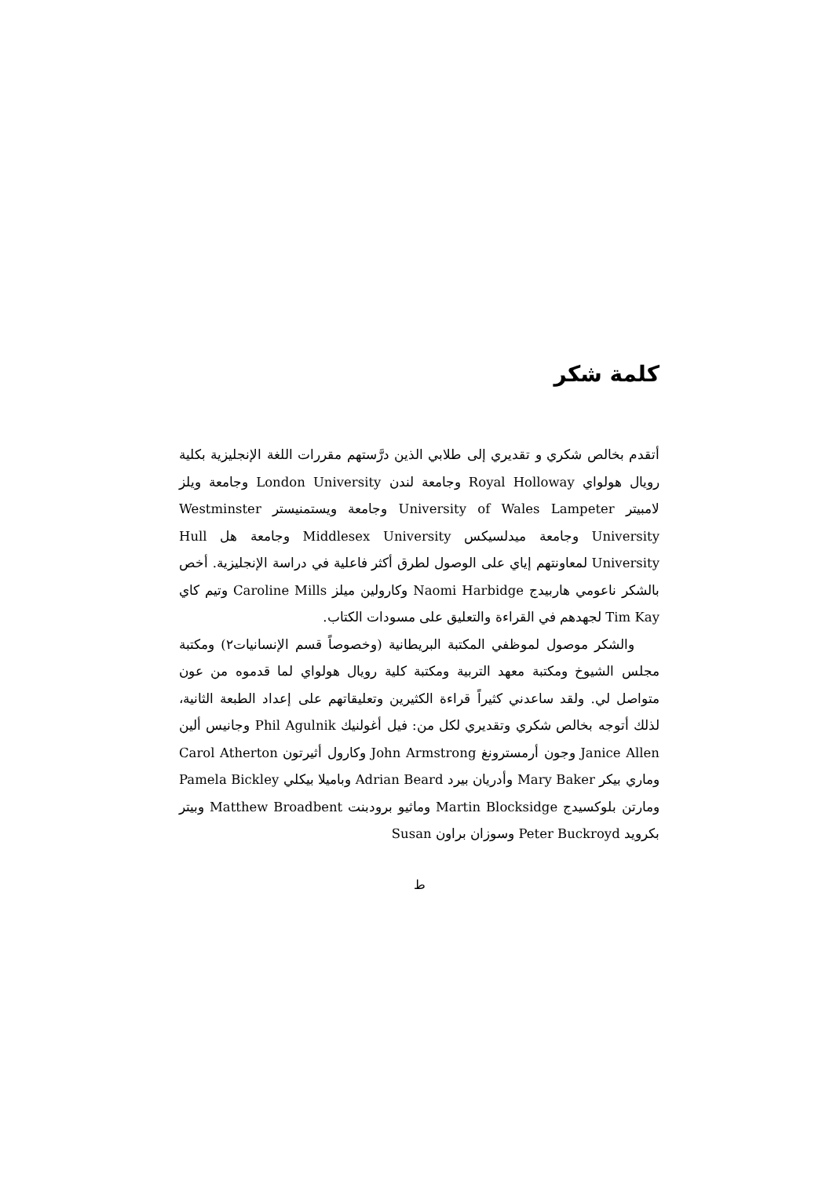كلمة شكر
أتقدم بخالص شكري و تقديري إلى طلابي الذين درَّستهم مقررات اللغة الإنجليزية بكلية رويال هولواي Royal Holloway وجامعة لندن London University وجامعة ويلز لامبيتر University of Wales Lampeter وجامعة ويستمنيستر Westminster University وجامعة ميدلسيكس Middlesex University وجامعة هل Hull University لمعاونتهم إياي على الوصول لطرق أكثر فاعلية في دراسة الإنجليزية. أخص بالشكر ناعومي هاربيدج Naomi Harbidge وكارولين ميلز Caroline Mills وتيم كاي Tim Kay لجهدهم في القراءة والتعليق على مسودات الكتاب.
والشكر موصول لموظفي المكتبة البريطانية (وخصوصاً قسم الإنسانيات٢) ومكتبة مجلس الشيوخ ومكتبة معهد التربية ومكتبة كلية رويال هولواي لما قدموه من عون متواصل لي. ولقد ساعدني كثيراً قراءة الكثيرين وتعليقاتهم على إعداد الطبعة الثانية، لذلك أتوجه بخالص شكري وتقديري لكل من: فيل أغولنيك Phil Agulnik وجانيس ألين Janice Allen وجون أرمسترونغ John Armstrong وكارول أثيرتون Carol Atherton وماري بيكر Mary Baker وأدريان بيرد Adrian Beard وباميلا بيكلي Pamela Bickley ومارتن بلوكسيدج Martin Blocksidge وماثيو برودبنت Matthew Broadbent وبيتر بكرويد Peter Buckroyd وسوزان براون Susan
ط